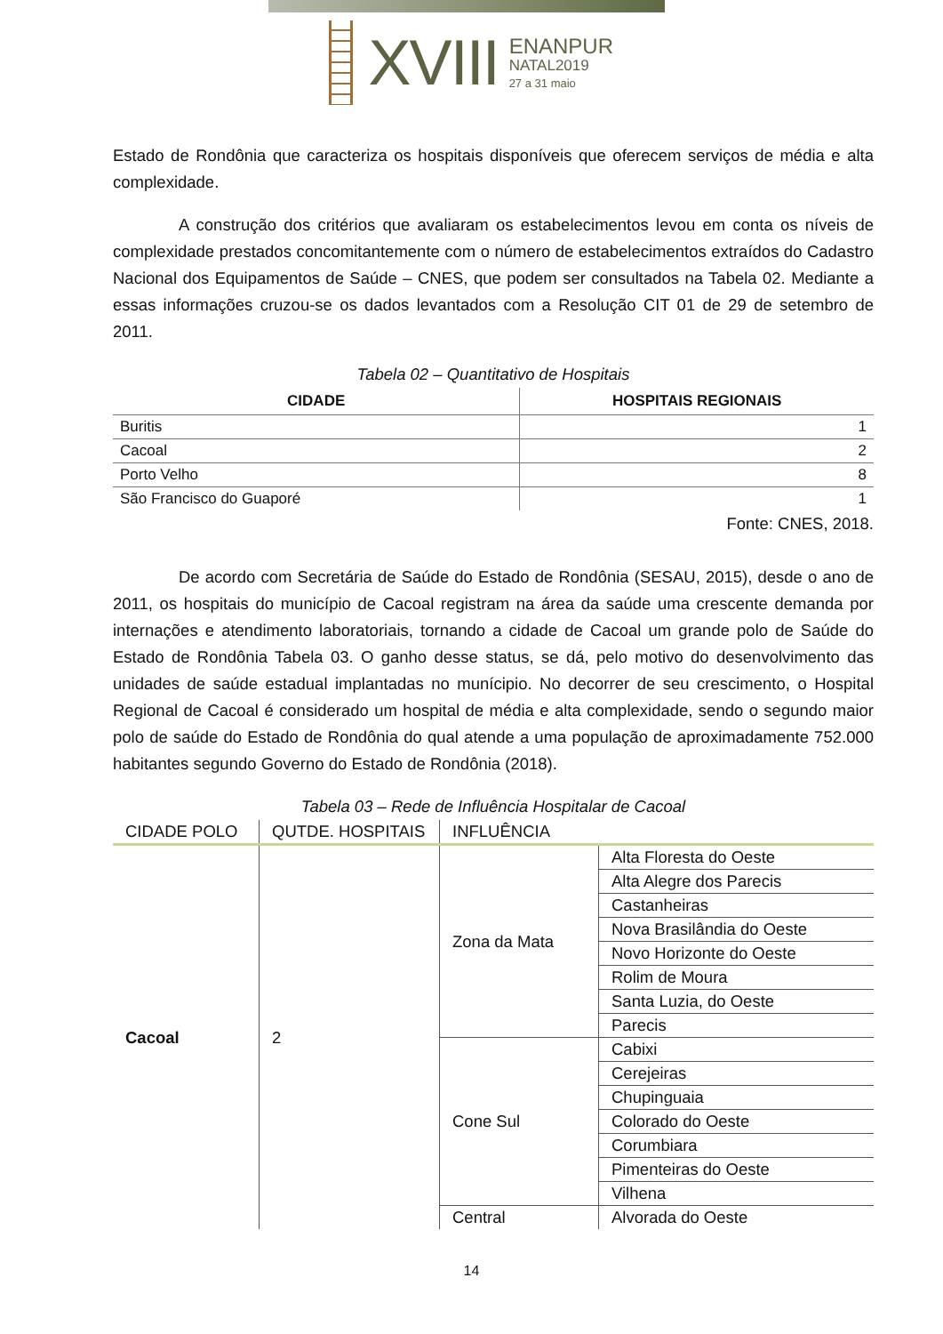XVIII
ENANPUR
NATAL2019
27 a 31 maio
Estado de Rondônia que caracteriza os hospitais disponíveis que oferecem serviços de média e alta complexidade.
A construção dos critérios que avaliaram os estabelecimentos levou em conta os níveis de complexidade prestados concomitantemente com o número de estabelecimentos extraídos do Cadastro Nacional dos Equipamentos de Saúde – CNES, que podem ser consultados na Tabela 02. Mediante a essas informações cruzou-se os dados levantados com a Resolução CIT 01 de 29 de setembro de 2011.
Tabela 02 – Quantitativo de Hospitais
| CIDADE | HOSPITAIS REGIONAIS |
| --- | --- |
| Buritis | 1 |
| Cacoal | 2 |
| Porto Velho | 8 |
| São Francisco do Guaporé | 1 |
Fonte: CNES, 2018.
De acordo com Secretária de Saúde do Estado de Rondônia (SESAU, 2015), desde o ano de 2011, os hospitais do município de Cacoal registram na área da saúde uma crescente demanda por internações e atendimento laboratoriais, tornando a cidade de Cacoal um grande polo de Saúde do Estado de Rondônia Tabela 03. O ganho desse status, se dá, pelo motivo do desenvolvimento das unidades de saúde estadual implantadas no munícipio. No decorrer de seu crescimento, o Hospital Regional de Cacoal é considerado um hospital de média e alta complexidade, sendo o segundo maior polo de saúde do Estado de Rondônia do qual atende a uma população de aproximadamente 752.000 habitantes segundo Governo do Estado de Rondônia (2018).
Tabela 03 – Rede de Influência Hospitalar de Cacoal
| CIDADE POLO | QUTDE. HOSPITAIS | INFLUÊNCIA | |
| --- | --- | --- | --- |
| Cacoal | 2 | Zona da Mata | Alta Floresta do Oeste |
| | | | Alta Alegre dos Parecis |
| | | | Castanheiras |
| | | | Nova Brasilândia do Oeste |
| | | | Novo Horizonte do Oeste |
| | | | Rolim de Moura |
| | | | Santa Luzia, do Oeste |
| | | | Parecis |
| | | Cone Sul | Cabixi |
| | | | Cerejeiras |
| | | | Chupinguaia |
| | | | Colorado do Oeste |
| | | | Corumbiara |
| | | | Pimenteiras do Oeste |
| | | | Vilhena |
| | | Central | Alvorada do Oeste |
14